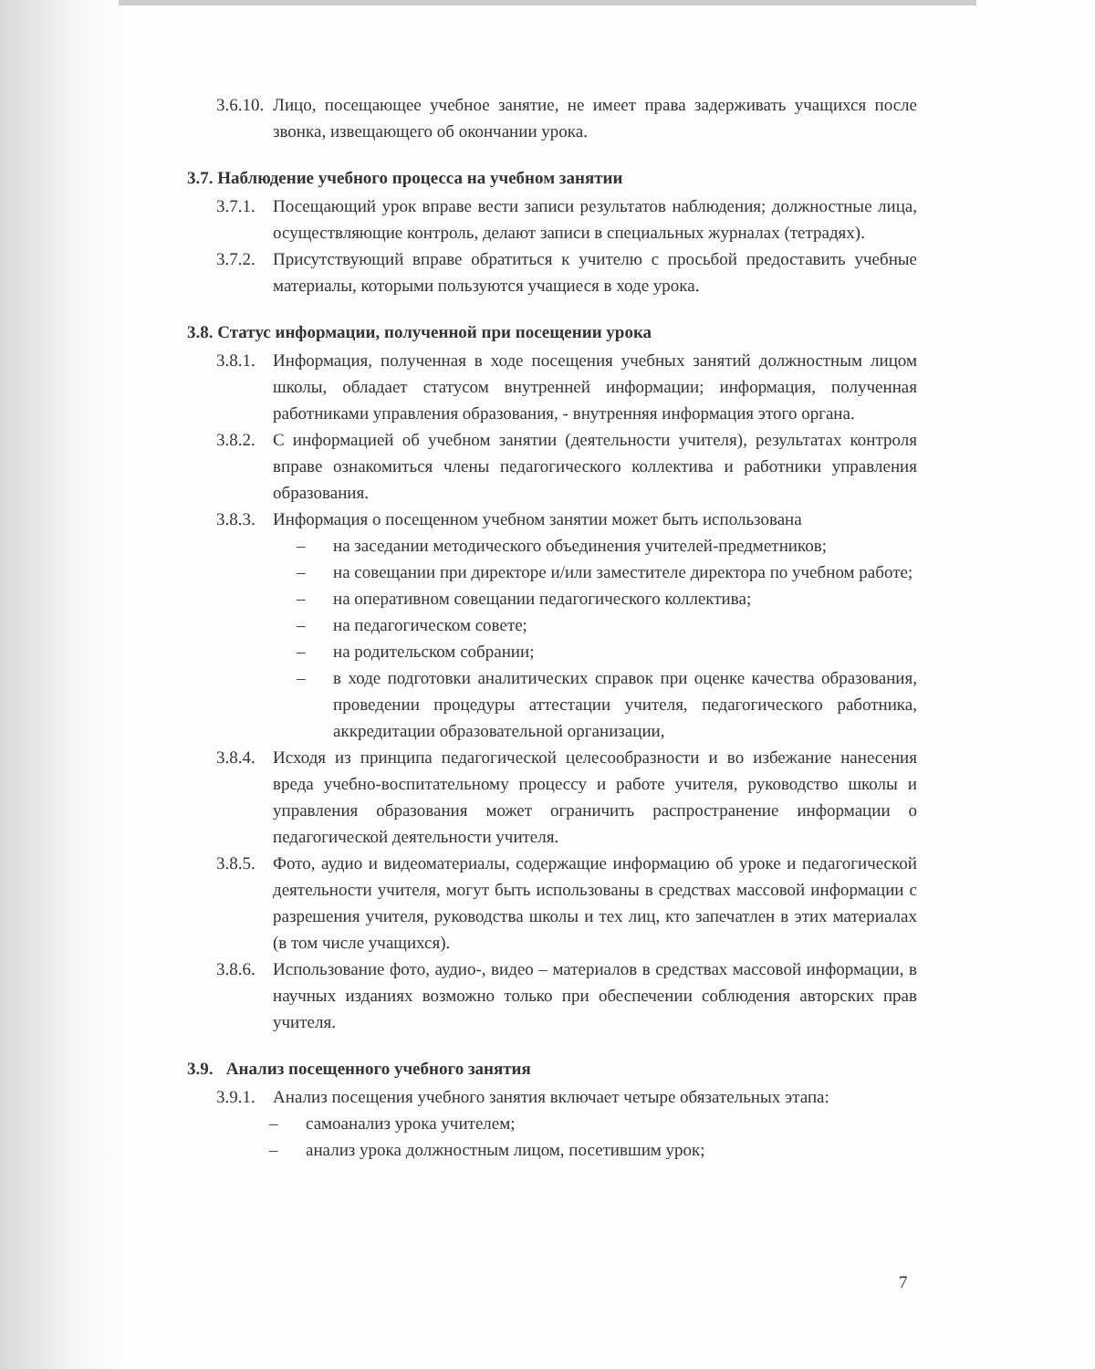3.6.10.
Лицо, посещающее учебное занятие, не имеет права задерживать учащихся после звонка, извещающего об окончании урока.
3.7. Наблюдение учебного процесса на учебном занятии
3.7.1.
Посещающий урок вправе вести записи результатов наблюдения; должностные лица, осуществляющие контроль, делают записи в специальных журналах (тетрадях).
3.7.2.
Присутствующий вправе обратиться к учителю с просьбой предоставить учебные материалы, которыми пользуются учащиеся в ходе урока.
3.8. Статус информации, полученной при посещении урока
3.8.1.
Информация, полученная в ходе посещения учебных занятий должностным лицом школы, обладает статусом внутренней информации; информация, полученная работниками управления образования, - внутренняя информация этого органа.
3.8.2.
С информацией об учебном занятии (деятельности учителя), результатах контроля вправе ознакомиться члены педагогического коллектива и работники управления образования.
3.8.3.
Информация о посещенном учебном занятии может быть использована
– на заседании методического объединения учителей-предметников;
– на совещании при директоре и/или заместителе директора по учебном работе;
– на оперативном совещании педагогического коллектива;
– на педагогическом совете;
– на родительском собрании;
– в ходе подготовки аналитических справок при оценке качества образования, проведении процедуры аттестации учителя, педагогического работника, аккредитации образовательной организации,
3.8.4.
Исходя из принципа педагогической целесообразности и во избежание нанесения вреда учебно-воспитательному процессу и работе учителя, руководство школы и управления образования может ограничить распространение информации о педагогической деятельности учителя.
3.8.5.
Фото, аудио и видеоматериалы, содержащие информацию об уроке и педагогической деятельности учителя, могут быть использованы в средствах массовой информации с разрешения учителя, руководства школы и тех лиц, кто запечатлен в этих материалах (в том числе учащихся).
3.8.6.
Использование фото, аудио-, видео – материалов в средствах массовой информации, в научных изданиях возможно только при обеспечении соблюдения авторских прав учителя.
3.9. Анализ посещенного учебного занятия
3.9.1.
Анализ посещения учебного занятия включает четыре обязательных этапа:
– самоанализ урока учителем;
– анализ урока должностным лицом, посетившим урок;
7